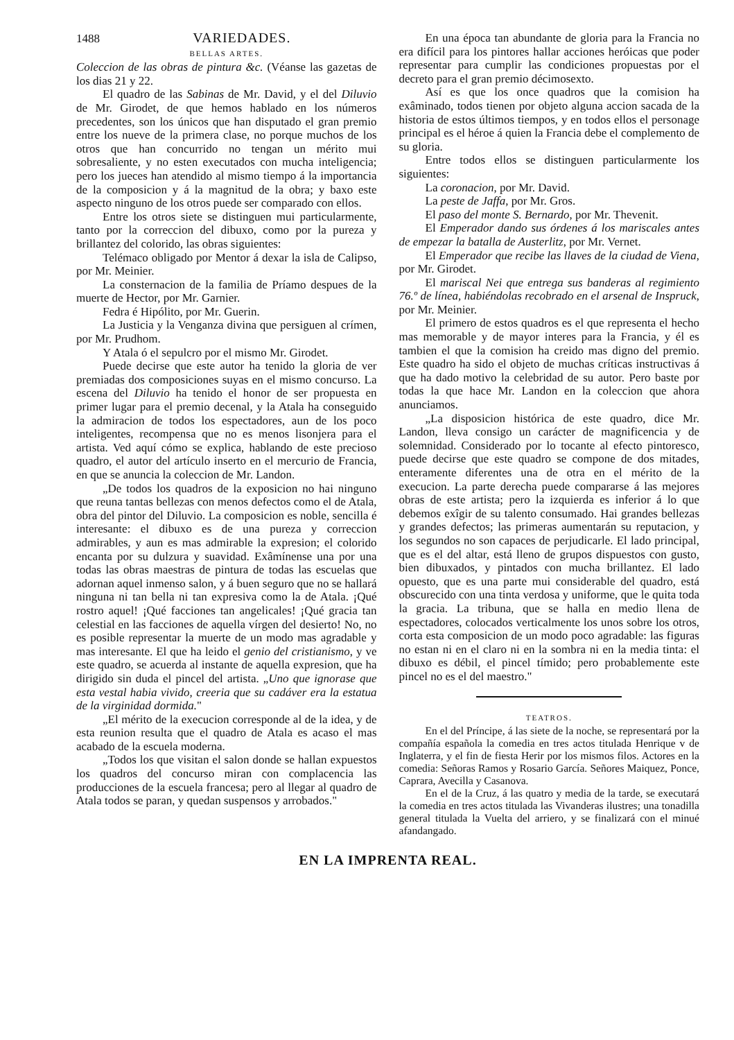1488 VARIEDADES.
BELLAS ARTES.
Coleccion de las obras de pintura &c. (Véanse las gazetas de los dias 21 y 22.
El quadro de las Sabinas de Mr. David, y el del Diluvio de Mr. Girodet, de que hemos hablado en los números precedentes, son los únicos que han disputado el gran premio entre los nueve de la primera clase, no porque muchos de los otros que han concurrido no tengan un mérito mui sobresaliente, y no esten executados con mucha inteligencia; pero los jueces han atendido al mismo tiempo á la importancia de la composicion y á la magnitud de la obra; y baxo este aspecto ninguno de los otros puede ser comparado con ellos.
Entre los otros siete se distinguen mui particularmente, tanto por la correccion del dibuxo, como por la pureza y brillantez del colorido, las obras siguientes:
Telémaco obligado por Mentor á dexar la isla de Calipso, por Mr. Meinier.
La consternacion de la familia de Príamo despues de la muerte de Hector, por Mr. Garnier.
Fedra é Hipólito, por Mr. Guerin.
La Justicia y la Venganza divina que persiguen al crímen, por Mr. Prudhom.
Y Atala ó el sepulcro por el mismo Mr. Girodet.
Puede decirse que este autor ha tenido la gloria de ver premiadas dos composiciones suyas en el mismo concurso. La escena del Diluvio ha tenido el honor de ser propuesta en primer lugar para el premio decenal, y la Atala ha conseguido la admiracion de todos los espectadores, aun de los poco inteligentes, recompensa que no es menos lisonjera para el artista. Ved aquí cómo se explica, hablando de este precioso quadro, el autor del artículo inserto en el mercurio de Francia, en que se anuncia la coleccion de Mr. Landon.
„De todos los quadros de la exposicion no hai ninguno que reuna tantas bellezas con menos defectos como el de Atala, obra del pintor del Diluvio. La composicion es noble, sencilla é interesante: el dibuxo es de una pureza y correccion admirables, y aun es mas admirable la expresion; el colorido encanta por su dulzura y suavidad. Exâmínense una por una todas las obras maestras de pintura de todas las escuelas que adornan aquel inmenso salon, y á buen seguro que no se hallará ninguna ni tan bella ni tan expresiva como la de Atala. ¡Qué rostro aquel! ¡Qué facciones tan angelicales! ¡Qué gracia tan celestial en las facciones de aquella vírgen del desierto! No, no es posible representar la muerte de un modo mas agradable y mas interesante. El que ha leido el genio del cristianismo, y ve este quadro, se acuerda al instante de aquella expresion, que ha dirigido sin duda el pincel del artista. „Uno que ignorase que esta vestal habia vivido, creeria que su cadáver era la estatua de la virginidad dormida."
„El mérito de la execucion corresponde al de la idea, y de esta reunion resulta que el quadro de Atala es acaso el mas acabado de la escuela moderna.
„Todos los que visitan el salon donde se hallan expuestos los quadros del concurso miran con complacencia las producciones de la escuela francesa; pero al llegar al quadro de Atala todos se paran, y quedan suspensos y arrobados."
En una época tan abundante de gloria para la Francia no era difícil para los pintores hallar acciones heróicas que poder representar para cumplir las condiciones propuestas por el decreto para el gran premio décimosexto.
Así es que los once quadros que la comision ha exâminado, todos tienen por objeto alguna accion sacada de la historia de estos últimos tiempos, y en todos ellos el personage principal es el héroe á quien la Francia debe el complemento de su gloria.
Entre todos ellos se distinguen particularmente los siguientes:
La coronacion, por Mr. David.
La peste de Jaffa, por Mr. Gros.
El paso del monte S. Bernardo, por Mr. Thevenit.
El Emperador dando sus órdenes á los mariscales antes de empezar la batalla de Austerlitz, por Mr. Vernet.
El Emperador que recibe las llaves de la ciudad de Viena, por Mr. Girodet.
El mariscal Nei que entrega sus banderas al regimiento 76.º de línea, habiéndolas recobrado en el arsenal de Inspruck, por Mr. Meinier.
El primero de estos quadros es el que representa el hecho mas memorable y de mayor interes para la Francia, y él es tambien el que la comision ha creido mas digno del premio. Este quadro ha sido el objeto de muchas críticas instructivas á que ha dado motivo la celebridad de su autor. Pero baste por todas la que hace Mr. Landon en la coleccion que ahora anunciamos.
„La disposicion histórica de este quadro, dice Mr. Landon, lleva consigo un carácter de magnificencia y de solemnidad. Considerado por lo tocante al efecto pintoresco, puede decirse que este quadro se compone de dos mitades, enteramente diferentes una de otra en el mérito de la execucion. La parte derecha puede compararse á las mejores obras de este artista; pero la izquierda es inferior á lo que debemos exîgir de su talento consumado. Hai grandes bellezas y grandes defectos; las primeras aumentarán su reputacion, y los segundos no son capaces de perjudicarle. El lado principal, que es el del altar, está lleno de grupos dispuestos con gusto, bien dibuxados, y pintados con mucha brillantez. El lado opuesto, que es una parte mui considerable del quadro, está obscurecido con una tinta verdosa y uniforme, que le quita toda la gracia. La tribuna, que se halla en medio llena de espectadores, colocados verticalmente los unos sobre los otros, corta esta composicion de un modo poco agradable: las figuras no estan ni en el claro ni en la sombra ni en la media tinta: el dibuxo es débil, el pincel tímido; pero probablemente este pincel no es el del maestro."
TEATROS.
En el del Príncipe, á las siete de la noche, se representará por la compañía española la comedia en tres actos titulada Henrique v de Inglaterra, y el fin de fiesta Herir por los mismos filos. Actores en la comedia: Señoras Ramos y Rosario García. Señores Maiquez, Ponce, Caprara, Avecilla y Casanova.
En el de la Cruz, á las quatro y media de la tarde, se executará la comedia en tres actos titulada las Vivanderas ilustres; una tonadilla general titulada la Vuelta del arriero, y se finalizará con el minué afandangado.
EN LA IMPRENTA REAL.